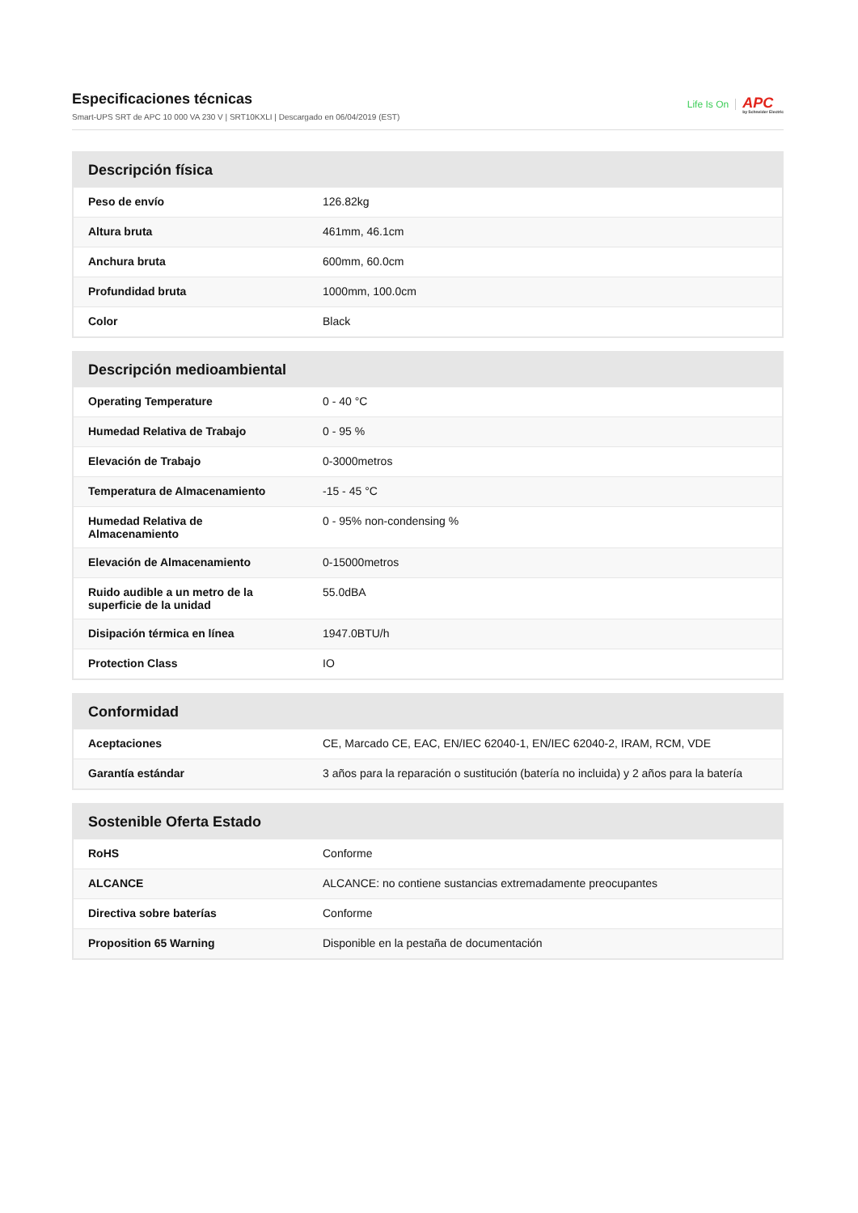Especificaciones técnicas
Smart-UPS SRT de APC 10 000 VA 230 V | SRT10KXLI | Descargado en 06/04/2019 (EST)
Life Is On APC
by Schneider Electric
| Descripción física | |
| --- | --- |
| Peso de envío | 126.82kg |
| Altura bruta | 461mm, 46.1cm |
| Anchura bruta | 600mm, 60.0cm |
| Profundidad bruta | 1000mm, 100.0cm |
| Color | Black |
| Descripción medioambiental | |
| --- | --- |
| Operating Temperature | 0 - 40 °C |
| Humedad Relativa de Trabajo | 0 - 95 % |
| Elevación de Trabajo | 0-3000metros |
| Temperatura de Almacenamiento | -15 - 45 °C |
| Humedad Relativa de Almacenamiento | 0 - 95% non-condensing % |
| Elevación de Almacenamiento | 0-15000metros |
| Ruido audible a un metro de la superficie de la unidad | 55.0dBA |
| Disipación térmica en línea | 1947.0BTU/h |
| Protection Class | IO |
| Conformidad | |
| --- | --- |
| Aceptaciones | CE, Marcado CE, EAC, EN/IEC 62040-1, EN/IEC 62040-2, IRAM, RCM, VDE |
| Garantía estándar | 3 años para la reparación o sustitución (batería no incluida) y 2 años para la batería |
| Sostenible Oferta Estado | |
| --- | --- |
| RoHS | Conforme |
| ALCANCE | ALCANCE: no contiene sustancias extremadamente preocupantes |
| Directiva sobre baterías | Conforme |
| Proposition 65 Warning | Disponible en la pestaña de documentación |